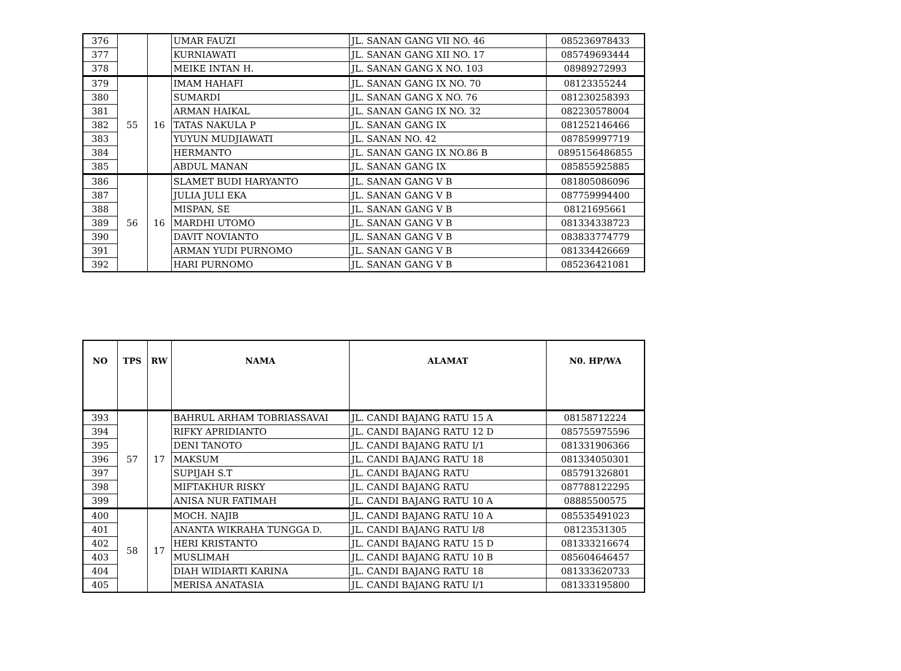| 376 | | | UMAR FAUZI | JL. SANAN GANG VII NO. 46 | 085236978433 |
| 377 | | | KURNIAWATI | JL. SANAN GANG XII NO. 17 | 085749693444 |
| 378 | | | MEIKE INTAN H. | JL. SANAN GANG X NO. 103 | 08989272993 |
| 379 | 55 | 16 | IMAM HAHAFI | JL. SANAN GANG IX NO. 70 | 08123355244 |
| 380 | | | SUMARDI | JL. SANAN GANG X NO. 76 | 081230258393 |
| 381 | | | ARMAN HAIKAL | JL. SANAN GANG IX NO. 32 | 082230578004 |
| 382 | | | TATAS NAKULA P | JL. SANAN GANG IX | 081252146466 |
| 383 | | | YUYUN MUDJIAWATI | JL. SANAN NO. 42 | 087859997719 |
| 384 | | | HERMANTO | JL. SANAN GANG IX NO.86 B | 0895156486855 |
| 385 | | | ABDUL MANAN | JL. SANAN GANG IX | 085855925885 |
| 386 | 56 | 16 | SLAMET BUDI HARYANTO | JL. SANAN GANG V B | 081805086096 |
| 387 | | | JULIA JULI EKA | JL. SANAN GANG V B | 087759994400 |
| 388 | | | MISPAN, SE | JL. SANAN GANG V B | 08121695661 |
| 389 | | | MARDHI UTOMO | JL. SANAN GANG V B | 081334338723 |
| 390 | | | DAVIT NOVIANTO | JL. SANAN GANG V B | 083833774779 |
| 391 | | | ARMAN YUDI PURNOMO | JL. SANAN GANG V B | 081334426669 |
| 392 | | | HARI PURNOMO | JL. SANAN GANG V B | 085236421081 |
| NO | TPS | RW | NAMA | ALAMAT | N0. HP/WA |
| --- | --- | --- | --- | --- | --- |
| 393 | 57 | 17 | BAHRUL ARHAM TOBRIASSAVAI | JL. CANDI BAJANG RATU 15 A | 08158712224 |
| 394 | | | RIFKY APRIDIANTO | JL. CANDI BAJANG RATU 12 D | 085755975596 |
| 395 | | | DENI TANOTO | JL. CANDI BAJANG RATU I/1 | 081331906366 |
| 396 | | | MAKSUM | JL. CANDI BAJANG RATU 18 | 081334050301 |
| 397 | | | SUPIJAH S.T | JL. CANDI BAJANG RATU | 085791326801 |
| 398 | | | MIFTAKHUR RISKY | JL. CANDI BAJANG RATU | 087788122295 |
| 399 | | | ANISA NUR FATIMAH | JL. CANDI BAJANG RATU 10 A | 08885500575 |
| 400 | 58 | 17 | MOCH. NAJIB | JL. CANDI BAJANG RATU 10 A | 085535491023 |
| 401 | | | ANANTA WIKRAHA TUNGGA D. | JL. CANDI BAJANG RATU I/8 | 08123531305 |
| 402 | | | HERI KRISTANTO | JL. CANDI BAJANG RATU 15 D | 081333216674 |
| 403 | | | MUSLIMAH | JL. CANDI BAJANG RATU 10 B | 085604646457 |
| 404 | | | DIAH WIDIARTI KARINA | JL. CANDI BAJANG RATU 18 | 081333620733 |
| 405 | | | MERISA ANATASIA | JL. CANDI BAJANG RATU I/1 | 081333195800 |